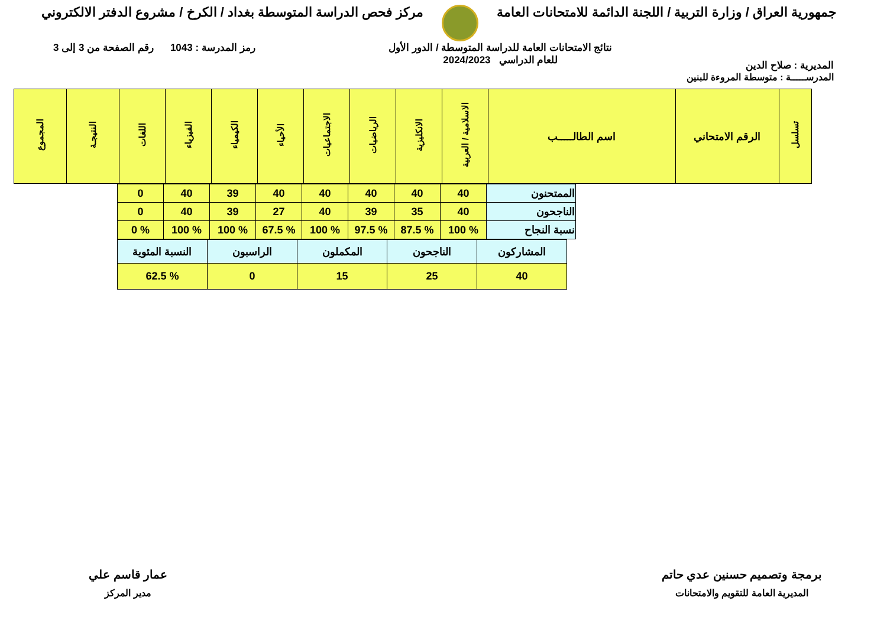جمهورية العراق / وزارة التربية / اللجنة الدائمة للامتحانات العامة
مركز فحص الدراسة المتوسطة بغداد / الكرخ / مشروع الدفتر الالكتروني
المديرية : صلاح الدين
نتائج الامتحانات العامة للدراسة المتوسطة / الدور الأول
للعام الدراسي 2024/2023
رمز المدرسة : 1043 رقم الصفحة من 3 إلى 3
المدرســـــة : متوسطة المروءة للبنين
| تسلسل | الرقم الامتحاني | اسم الطالـــــب | الاسلامية / العربية | الانكليزية | الرياضيات | الاجتماعيات | الأحياء | الكيمياء | الفيزياء | اللغات | النتيجـة | المجموع |
| --- | --- | --- | --- | --- | --- | --- | --- | --- | --- | --- | --- | --- |
| الممتحنون | 40 | 40 | 40 | 40 | 40 | 39 | 40 | 0 |
| الناجحون | 40 | 35 | 39 | 40 | 27 | 39 | 40 | 0 |
| نسبة النجاح | % 100 | % 87.5 | % 97.5 | % 100 | % 67.5 | % 100 | % 100 | % 0 |
| المشاركون | الناجحون | المكملون | الراسبون | النسبة المئوية |
| 40 | 25 | 15 | 0 | % 62.5 |
برمجة وتصميم حسنين عدي حاتم
المديرية العامة للتقويم والامتحانات
عمار قاسم علي
مدير المركز